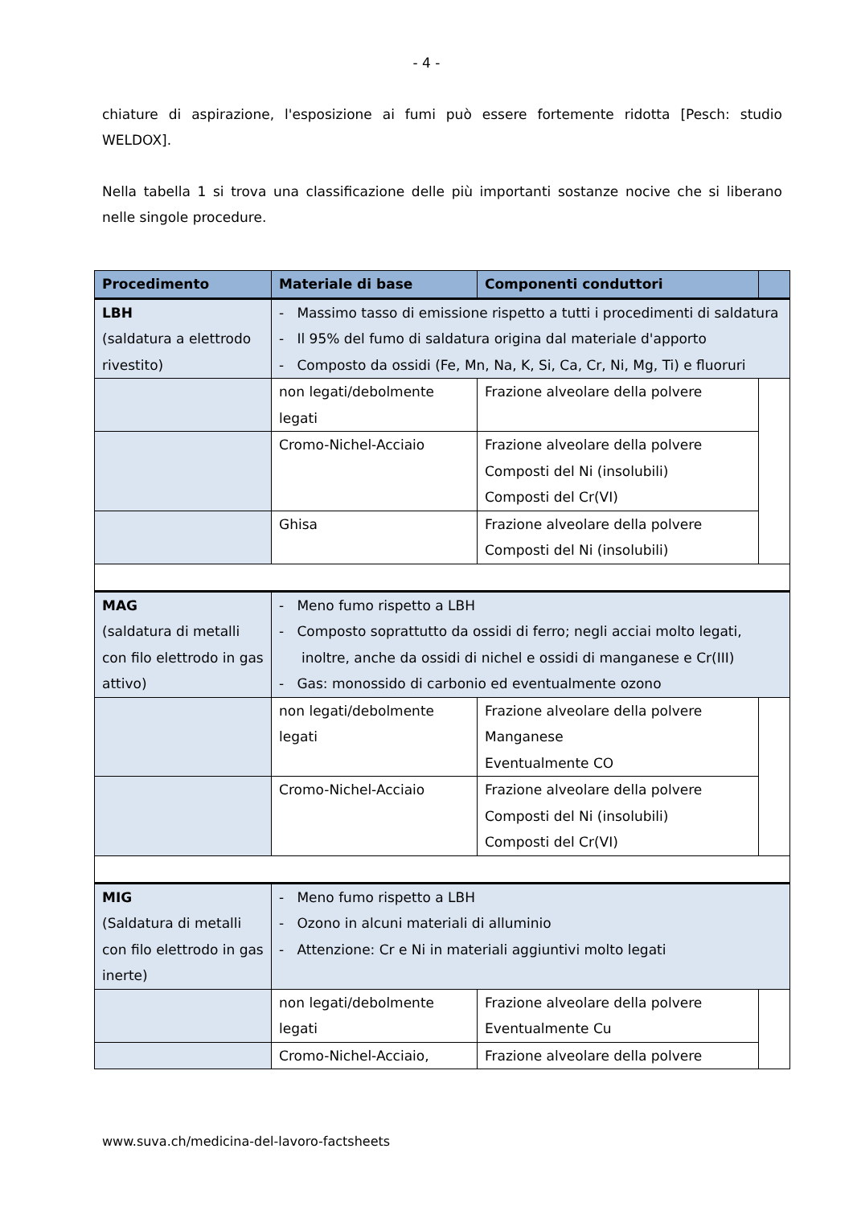- 4 -
chiature di aspirazione, l'esposizione ai fumi può essere fortemente ridotta [Pesch: studio WELDOX].
Nella tabella 1 si trova una classificazione delle più importanti sostanze nocive che si liberano nelle singole procedure.
| Procedimento | Materiale di base | Componenti conduttori | |
| --- | --- | --- | --- |
| LBH (saldatura a elettrodo rivestito) | - Massimo tasso di emissione rispetto a tutti i procedimenti di saldatura - Il 95% del fumo di saldatura origina dal materiale d'apporto - Composto da ossidi (Fe, Mn, Na, K, Si, Ca, Cr, Ni, Mg, Ti) e fluoruri | | |
| | non legati/debolmente legati | Frazione alveolare della polvere | |
| | Cromo-Nichel-Acciaio | Frazione alveolare della polvere Composti del Ni (insolubili) Composti del Cr(VI) | |
| | Ghisa | Frazione alveolare della polvere Composti del Ni (insolubili) | |
| MAG (saldatura di metalli con filo elettrodo in gas attivo) | - Meno fumo rispetto a LBH - Composto soprattutto da ossidi di ferro; negli acciai molto legati, inoltre, anche da ossidi di nichel e ossidi di manganese e Cr(III) - Gas: monossido di carbonio ed eventualmente ozono | | |
| | non legati/debolmente legati | Frazione alveolare della polvere Manganese Eventualmente CO | |
| | Cromo-Nichel-Acciaio | Frazione alveolare della polvere Composti del Ni (insolubili) Composti del Cr(VI) | |
| MIG (Saldatura di metalli con filo elettrodo in gas inerte) | - Meno fumo rispetto a LBH - Ozono in alcuni materiali di alluminio - Attenzione: Cr e Ni in materiali aggiuntivi molto legati | | |
| | non legati/debolmente legati | Frazione alveolare della polvere Eventualmente Cu | |
| | Cromo-Nichel-Acciaio, | Frazione alveolare della polvere | |
www.suva.ch/medicina-del-lavoro-factsheets